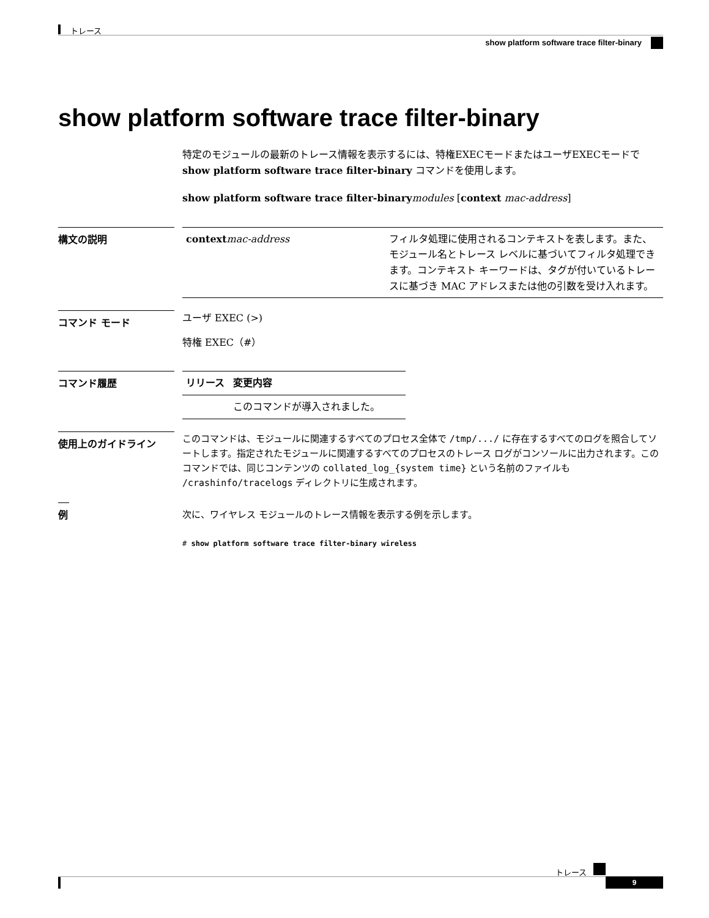トレース
show platform software trace filter-binary
show platform software trace filter-binary
特定のモジュールの最新のトレース情報を表示するには、特権EXECモードまたはユーザEXECモードで show platform software trace filter-binary コマンドを使用します。
show platform software trace filter-binary modules [context mac-address]
構文の説明
| context mac-address | フィルタ処理に使用されるコンテキストを表します。また、モジュール名とトレース レベルに基づいてフィルタ処理できます。コンテキスト キーワードは、タグが付いているトレースに基づき MAC アドレスまたは他の引数を受け入れます。 |
コマンド モード
ユーザ EXEC (>)
特権 EXEC（#）
コマンド履歴
| リリース | 変更内容 |
| --- | --- |
| | このコマンドが導入されました。 |
使用上のガイドライン
このコマンドは、モジュールに関連するすべてのプロセス全体で /tmp/.../ に存在するすべてのログを照合してソートします。指定されたモジュールに関連するすべてのプロセスのトレース ログがコンソールに出力されます。このコマンドでは、同じコンテンツの collated_log_{system time} という名前のファイルも /crashinfo/tracelogs ディレクトリに生成されます。
例
次に、ワイヤレス モジュールのトレース情報を表示する例を示します。
# show platform software trace filter-binary wireless
トレース
9